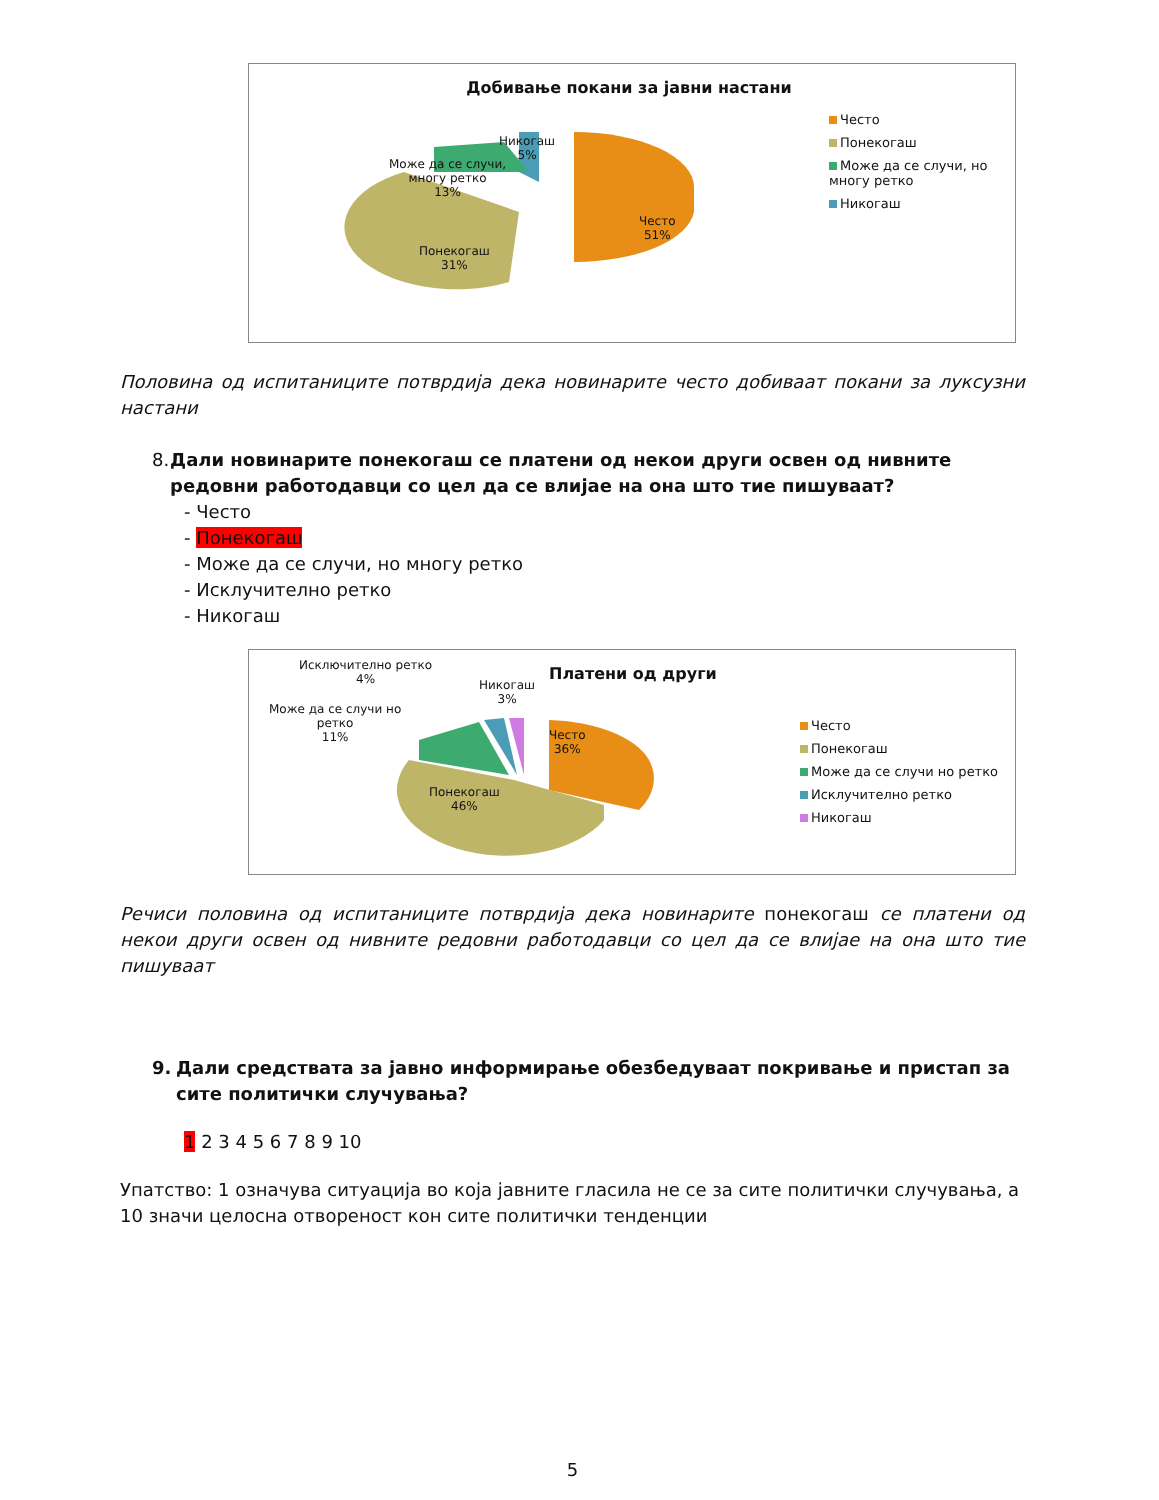Добивање покани за јавни настани
Никогаш
5%
Може да се случи,
многу ретко
13%
Понекогаш
31%
Често
51%
Често
Понекогаш
Може да се случи, но многу ретко
Никогаш
Половина од испитаниците потврдија дека новинарите често добиваат покани за луксузни настани
8. Дали новинарите понекогаш се платени од некои други освен од нивните редовни работодавци со цел да се влијае на она што тие пишуваат?
- Често
- Понекогаш
- Може да се случи, но многу ретко
- Исклучително ретко
- Никогаш
Исключително ретко
4%
Никогаш
3%
Може да се случи но
ретко
11%
Често
36%
Понекогаш
46%
Платени од други
Често
Понекогаш
Може да се случи но ретко
Исклучително ретко
Никогаш
Речиси половина од испитаниците потврдија дека новинарите понекогаш се платени од некои други освен од нивните редовни работодавци со цел да се влијае на она што тие пишуваат
9. Дали средствата за јавно информирање обезбедуваат покривање и пристап за сите политички случувања?
1 2 3 4 5 6 7 8 9 10
Упатство: 1 означува ситуација во која јавните гласила не се за сите политички случувања, а 10 значи целосна отвореност кон сите политички тенденции
5